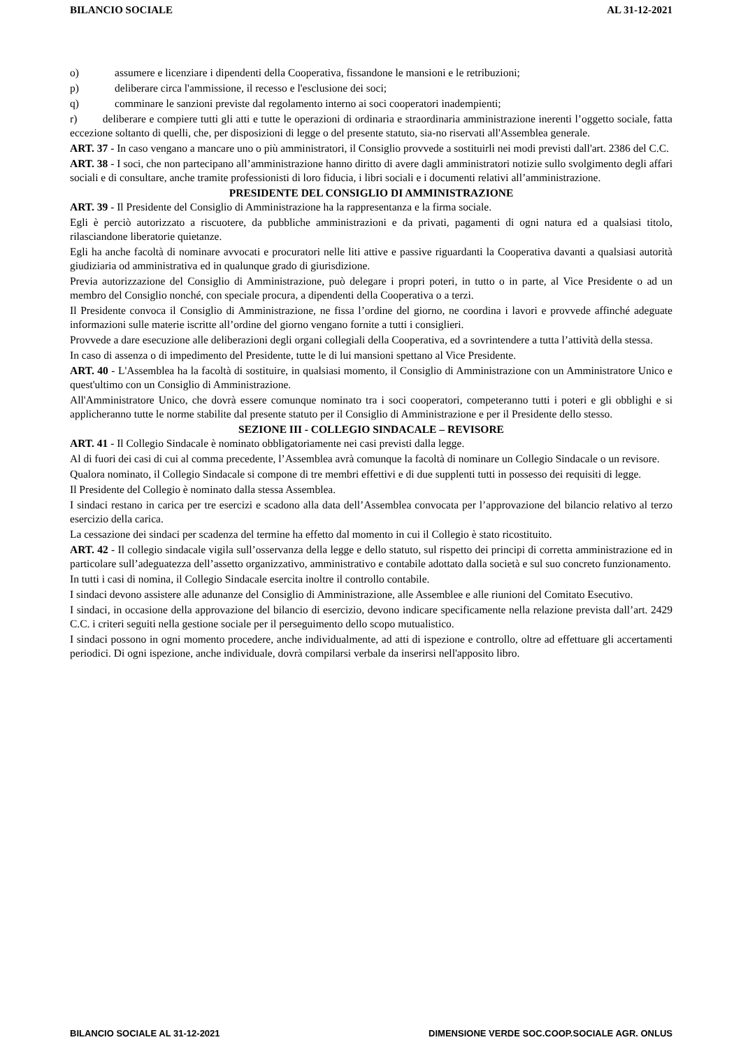BILANCIO SOCIALE AL 31-12-2021
o) assumere e licenziare i dipendenti della Cooperativa, fissandone le mansioni e le retribuzioni;
p) deliberare circa l'ammissione, il recesso e l'esclusione dei soci;
q) comminare le sanzioni previste dal regolamento interno ai soci cooperatori inadempienti;
r) deliberare e compiere tutti gli atti e tutte le operazioni di ordinaria e straordinaria amministrazione inerenti l’oggetto sociale, fatta eccezione soltanto di quelli, che, per disposizioni di legge o del presente statuto, sia-no riservati all'Assemblea generale.
ART. 37 - In caso vengano a mancare uno o più amministratori, il Consiglio provvede a sostituirli nei modi previsti dall'art. 2386 del C.C.
ART. 38 - I soci, che non partecipano all’amministrazione hanno diritto di avere dagli amministratori notizie sullo svolgimento degli affari sociali e di consultare, anche tramite professionisti di loro fiducia, i libri sociali e i documenti relativi all’amministrazione.
PRESIDENTE DEL CONSIGLIO DI AMMINISTRAZIONE
ART. 39 - Il Presidente del Consiglio di Amministrazione ha la rappresentanza e la firma sociale.
Egli è perciò autorizzato a riscuotere, da pubbliche amministrazioni e da privati, pagamenti di ogni natura ed a qualsiasi titolo, rilasciandone liberatorie quietanze.
Egli ha anche facoltà di nominare avvocati e procuratori nelle liti attive e passive riguardanti la Cooperativa davanti a qualsiasi autorità giudiziaria od amministrativa ed in qualunque grado di giurisdizione.
Previa autorizzazione del Consiglio di Amministrazione, può delegare i propri poteri, in tutto o in parte, al Vice Presidente o ad un membro del Consiglio nonché, con speciale procura, a dipendenti della Cooperativa o a terzi.
Il Presidente convoca il Consiglio di Amministrazione, ne fissa l’ordine del giorno, ne coordina i lavori e provvede affinché adeguate informazioni sulle materie iscritte all’ordine del giorno vengano fornite a tutti i consiglieri.
Provvede a dare esecuzione alle deliberazioni degli organi collegiali della Cooperativa, ed a sovrintendere a tutta l’attività della stessa.
In caso di assenza o di impedimento del Presidente, tutte le di lui mansioni spettano al Vice Presidente.
ART. 40 - L'Assemblea ha la facoltà di sostituire, in qualsiasi momento, il Consiglio di Amministrazione con un Amministratore Unico e quest'ultimo con un Consiglio di Amministrazione.
All'Amministratore Unico, che dovrà essere comunque nominato tra i soci cooperatori, competeranno tutti i poteri e gli obblighi e si applicheranno tutte le norme stabilite dal presente statuto per il Consiglio di Amministrazione e per il Presidente dello stesso.
SEZIONE III - COLLEGIO SINDACALE – REVISORE
ART. 41 - Il Collegio Sindacale è nominato obbligatoriamente nei casi previsti dalla legge.
Al di fuori dei casi di cui al comma precedente, l’Assemblea avrà comunque la facoltà di nominare un Collegio Sindacale o un revisore.
Qualora nominato, il Collegio Sindacale si compone di tre membri effettivi e di due supplenti tutti in possesso dei requisiti di legge.
Il Presidente del Collegio è nominato dalla stessa Assemblea.
I sindaci restano in carica per tre esercizi e scadono alla data dell’Assemblea convocata per l’approvazione del bilancio relativo al terzo esercizio della carica.
La cessazione dei sindaci per scadenza del termine ha effetto dal momento in cui il Collegio è stato ricostituito.
ART. 42 - Il collegio sindacale vigila sull’osservanza della legge e dello statuto, sul rispetto dei principi di corretta amministrazione ed in particolare sull’adeguatezza dell’assetto organizzativo, amministrativo e contabile adottato dalla società e sul suo concreto funzionamento.
In tutti i casi di nomina, il Collegio Sindacale esercita inoltre il controllo contabile.
I sindaci devono assistere alle adunanze del Consiglio di Amministrazione, alle Assemblee e alle riunioni del Comitato Esecutivo.
I sindaci, in occasione della approvazione del bilancio di esercizio, devono indicare specificamente nella relazione prevista dall’art. 2429 C.C. i criteri seguiti nella gestione sociale per il perseguimento dello scopo mutualistico.
I sindaci possono in ogni momento procedere, anche individualmente, ad atti di ispezione e controllo, oltre ad effettuare gli accertamenti periodici. Di ogni ispezione, anche individuale, dovrà compilarsi verbale da inserirsi nell'apposito libro.
BILANCIO SOCIALE AL 31-12-2021 DIMENSIONE VERDE SOC.COOP.SOCIALE AGR. ONLUS